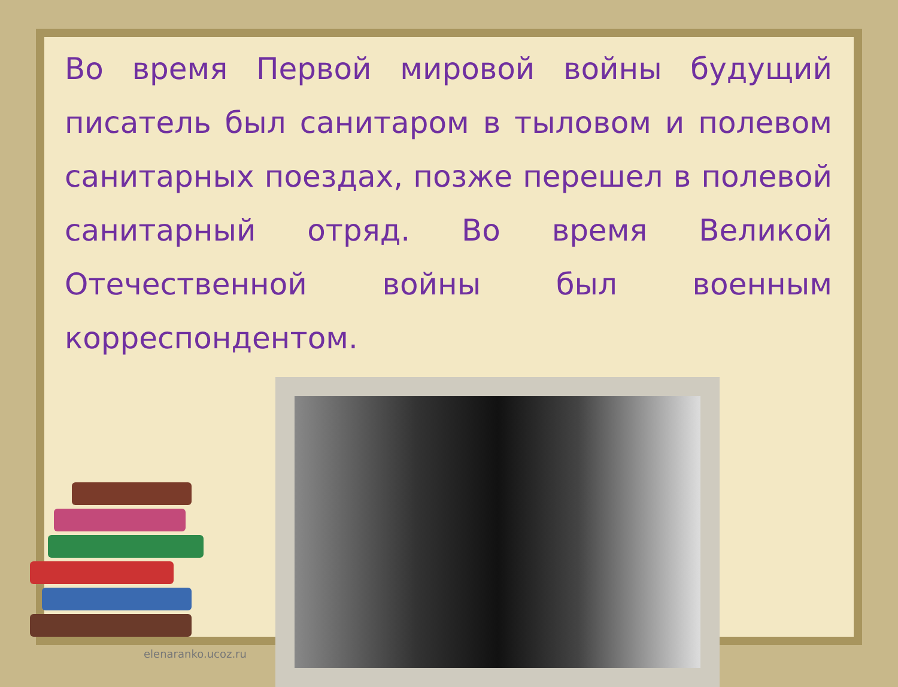Во время Первой мировой войны будущий писатель был санитаром в тыловом и полевом санитарных поездах, позже перешел в полевой санитарный отряд. Во время Великой Отечественной войны был военным корреспондентом.
elenaranko.ucoz.ru